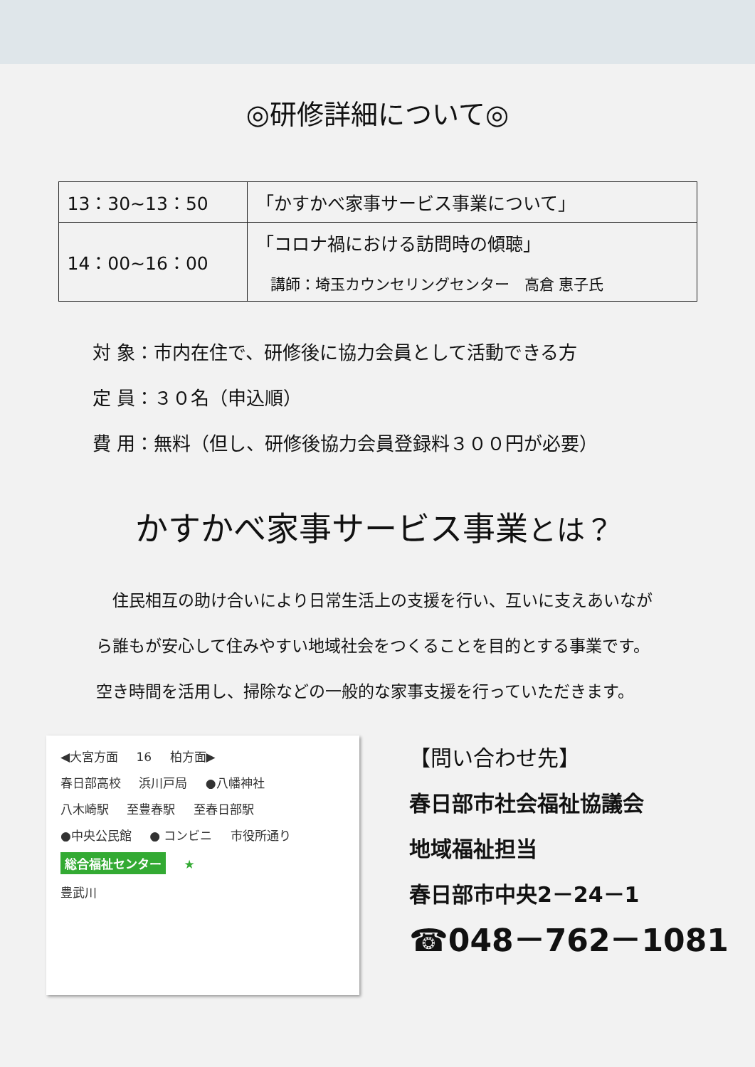◎研修詳細について◎
| 13：30~13：50 | 「かすかべ家事サービス事業について」 |
| 14：00~16：00 | 「コロナ禍における訪問時の傾聴」 講師：埼玉カウンセリングセンター 高倉 恵子氏 |
対 象：市内在住で、研修後に協力会員として活動できる方
定 員：３０名（申込順）
費 用：無料（但し、研修後協力会員登録料３００円が必要）
かすかべ家事サービス事業とは？
住民相互の助け合いにより日常生活上の支援を行い、互いに支えあいながら誰もが安心して住みやすい地域社会をつくることを目的とする事業です。空き時間を活用し、掃除などの一般的な家事支援を行っていただきます。
◀大宮方面 16 柏方面▶
春日部高校 浜川戸局 ●八幡神社
八木崎駅 至豊春駅 至春日部駅
●中央公民館 ● コンビニ 市役所通り
総合福祉センター ★
豊武川
【問い合わせ先】
春日部市社会福祉協議会
地域福祉担当
春日部市中央2－24－1
☎048－762－1081